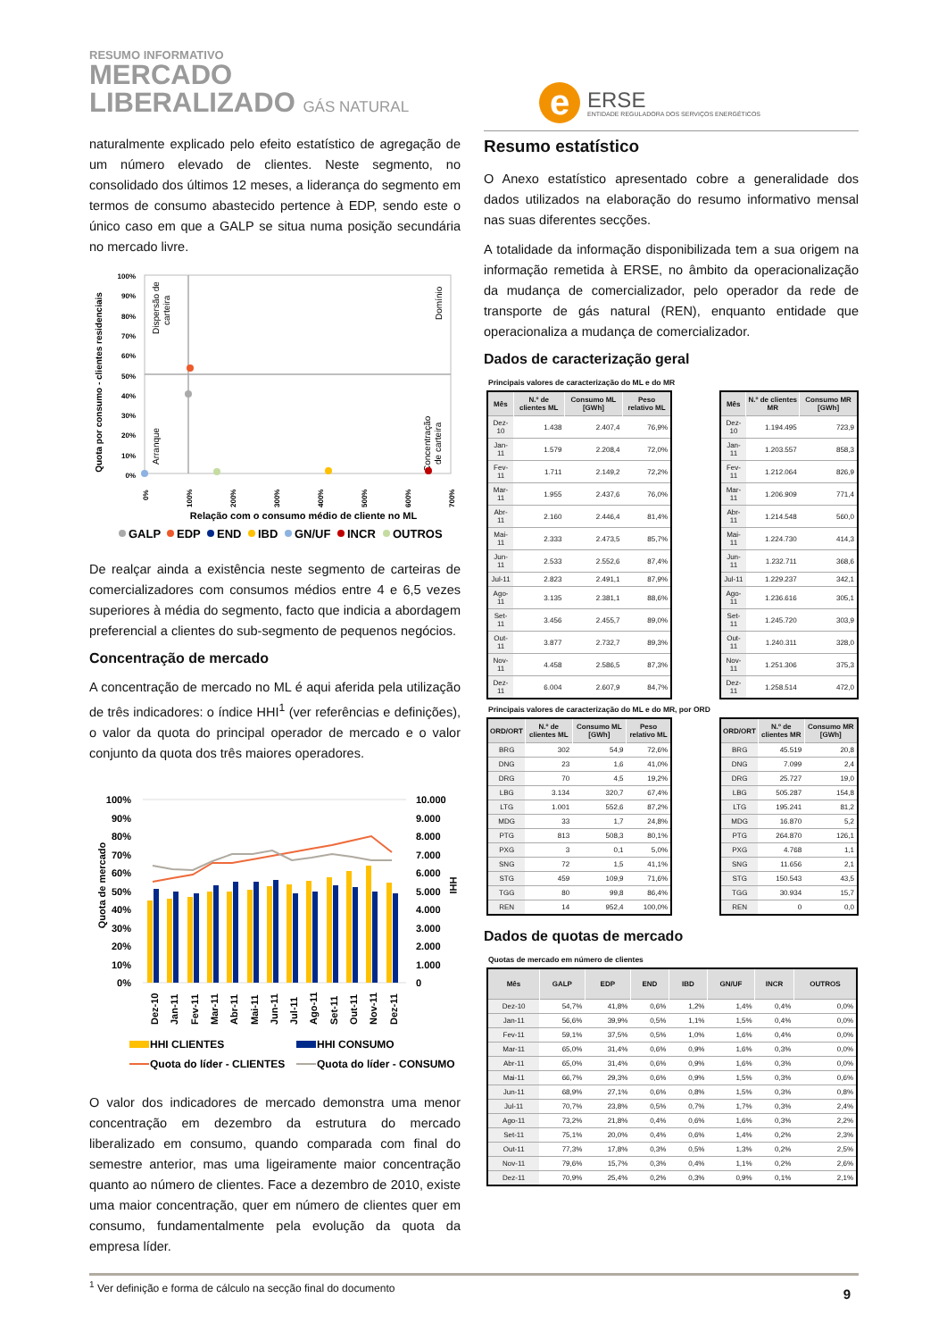RESUMO INFORMATIVO
MERCADO
LIBERALIZADO GÁS NATURAL
e
ERSE
ENTIDADE REGULADORA DOS SERVIÇOS ENERGÉTICOS
naturalmente explicado pelo efeito estatístico de agregação de um número elevado de clientes. Neste segmento, no consolidado dos últimos 12 meses, a liderança do segmento em termos de consumo abastecido pertence à EDP, sendo este o único caso em que a GALP se situa numa posição secundária no mercado livre.
Quota por consumo - clientes residenciais
100%
90%
80%
70%
60%
50%
40%
30%
20%
10%
0%
Dispersão de
carteira
Domínio
Arranque
Concentração
de carteira
0%
100%
200%
300%
400%
500%
600%
700%
Relação com o consumo médio de cliente no ML
GALP
EDP
END
IBD
GN/UF
INCR
OUTROS
De realçar ainda a existência neste segmento de carteiras de comercializadores com consumos médios entre 4 e 6,5 vezes superiores à média do segmento, facto que indicia a abordagem preferencial a clientes do sub-segmento de pequenos negócios.
Concentração de mercado
A concentração de mercado no ML é aqui aferida pela utilização de três indicadores: o índice HHI<sup>1</sup> (ver referências e definições), o valor da quota do principal operador de mercado e o valor conjunto da quota dos três maiores operadores.
Quota de mercado
100%
90%
80%
70%
60%
50%
40%
30%
20%
10%
0%
10.000
9.000
8.000
7.000
6.000
5.000
4.000
3.000
2.000
1.000
0
HHI
Dez-10
Jan-11
Fev-11
Mar-11
Abr-11
Mai-11
Jun-11
Jul-11
Ago-11
Set-11
Out-11
Nov-11
Dez-11
HHI CLIENTES
HHI CONSUMO
Quota do líder - CLIENTES
Quota do líder - CONSUMO
O valor dos indicadores de mercado demonstra uma menor concentração em dezembro da estrutura do mercado liberalizado em consumo, quando comparada com final do semestre anterior, mas uma ligeiramente maior concentração quanto ao número de clientes. Face a dezembro de 2010, existe uma maior concentração, quer em número de clientes quer em consumo, fundamentalmente pela evolução da quota da empresa líder.
<sup>1</sup> Ver definição e forma de cálculo na secção final do documento
Resumo estatístico
O Anexo estatístico apresentado cobre a generalidade dos dados utilizados na elaboração do resumo informativo mensal nas suas diferentes secções.
A totalidade da informação disponibilizada tem a sua origem na informação remetida à ERSE, no âmbito da operacionalização da mudança de comercializador, pelo operador da rede de transporte de gás natural (REN), enquanto entidade que operacionaliza a mudança de comercializador.
Dados de caracterização geral
Principais valores de caracterização do ML e do MR
| Mês | N.º de clientes ML | Consumo ML [GWh] | Peso relativo ML |
| --- | --- | --- | --- |
| Dez-10 | 1.438 | 2.407,4 | 76,9% |
| Jan-11 | 1.579 | 2.208,4 | 72,0% |
| Fev-11 | 1.711 | 2.149,2 | 72,2% |
| Mar-11 | 1.955 | 2.437,6 | 76,0% |
| Abr-11 | 2.160 | 2.446,4 | 81,4% |
| Mai-11 | 2.333 | 2.473,5 | 85,7% |
| Jun-11 | 2.533 | 2.552,6 | 87,4% |
| Jul-11 | 2.823 | 2.491,1 | 87,9% |
| Ago-11 | 3.135 | 2.381,1 | 88,6% |
| Set-11 | 3.456 | 2.455,7 | 89,0% |
| Out-11 | 3.877 | 2.732,7 | 89,3% |
| Nov-11 | 4.458 | 2.586,5 | 87,3% |
| Dez-11 | 6.004 | 2.607,9 | 84,7% |
| Mês | N.º de clientes MR | Consumo MR [GWh] |
| --- | --- | --- |
| Dez-10 | 1.194.495 | 723,9 |
| Jan-11 | 1.203.557 | 858,3 |
| Fev-11 | 1.212.064 | 826,9 |
| Mar-11 | 1.206.909 | 771,4 |
| Abr-11 | 1.214.548 | 560,0 |
| Mai-11 | 1.224.730 | 414,3 |
| Jun-11 | 1.232.711 | 368,6 |
| Jul-11 | 1.229.237 | 342,1 |
| Ago-11 | 1.236.616 | 305,1 |
| Set-11 | 1.245.720 | 303,9 |
| Out-11 | 1.240.311 | 328,0 |
| Nov-11 | 1.251.306 | 375,3 |
| Dez-11 | 1.258.514 | 472,0 |
Principais valores de caracterização do ML e do MR, por ORD
| ORD/ORT | N.º de clientes ML | Consumo ML [GWh] | Peso relativo ML |
| --- | --- | --- | --- |
| BRG | 302 | 54,9 | 72,6% |
| DNG | 23 | 1,6 | 41,0% |
| DRG | 70 | 4,5 | 19,2% |
| LBG | 3.134 | 320,7 | 67,4% |
| LTG | 1.001 | 552,6 | 87,2% |
| MDG | 33 | 1,7 | 24,8% |
| PTG | 813 | 508,3 | 80,1% |
| PXG | 3 | 0,1 | 5,0% |
| SNG | 72 | 1,5 | 41,1% |
| STG | 459 | 109,9 | 71,6% |
| TGG | 80 | 99,8 | 86,4% |
| REN | 14 | 952,4 | 100,0% |
| ORD/ORT | N.º de clientes MR | Consumo MR [GWh] |
| --- | --- | --- |
| BRG | 45.519 | 20,8 |
| DNG | 7.099 | 2,4 |
| DRG | 25.727 | 19,0 |
| LBG | 505.287 | 154,8 |
| LTG | 195.241 | 81,2 |
| MDG | 16.870 | 5,2 |
| PTG | 264.870 | 126,1 |
| PXG | 4.768 | 1,1 |
| SNG | 11.656 | 2,1 |
| STG | 150.543 | 43,5 |
| TGG | 30.934 | 15,7 |
| REN | 0 | 0,0 |
Dados de quotas de mercado
Quotas de mercado em número de clientes
| Mês | GALP | EDP | END | IBD | GN/UF | INCR | OUTROS |
| --- | --- | --- | --- | --- | --- | --- | --- |
| Dez-10 | 54,7% | 41,8% | 0,6% | 1,2% | 1,4% | 0,4% | 0,0% |
| Jan-11 | 56,6% | 39,9% | 0,5% | 1,1% | 1,5% | 0,4% | 0,0% |
| Fev-11 | 59,1% | 37,5% | 0,5% | 1,0% | 1,6% | 0,4% | 0,0% |
| Mar-11 | 65,0% | 31,4% | 0,6% | 0,9% | 1,6% | 0,3% | 0,0% |
| Abr-11 | 65,0% | 31,4% | 0,6% | 0,9% | 1,6% | 0,3% | 0,0% |
| Mai-11 | 66,7% | 29,3% | 0,6% | 0,9% | 1,5% | 0,3% | 0,6% |
| Jun-11 | 68,9% | 27,1% | 0,6% | 0,8% | 1,5% | 0,3% | 0,8% |
| Jul-11 | 70,7% | 23,8% | 0,5% | 0,7% | 1,7% | 0,3% | 2,4% |
| Ago-11 | 73,2% | 21,8% | 0,4% | 0,6% | 1,6% | 0,3% | 2,2% |
| Set-11 | 75,1% | 20,0% | 0,4% | 0,6% | 1,4% | 0,2% | 2,3% |
| Out-11 | 77,3% | 17,8% | 0,3% | 0,5% | 1,3% | 0,2% | 2,5% |
| Nov-11 | 79,6% | 15,7% | 0,3% | 0,4% | 1,1% | 0,2% | 2,6% |
| Dez-11 | 70,9% | 25,4% | 0,2% | 0,3% | 0,9% | 0,1% | 2,1% |
9